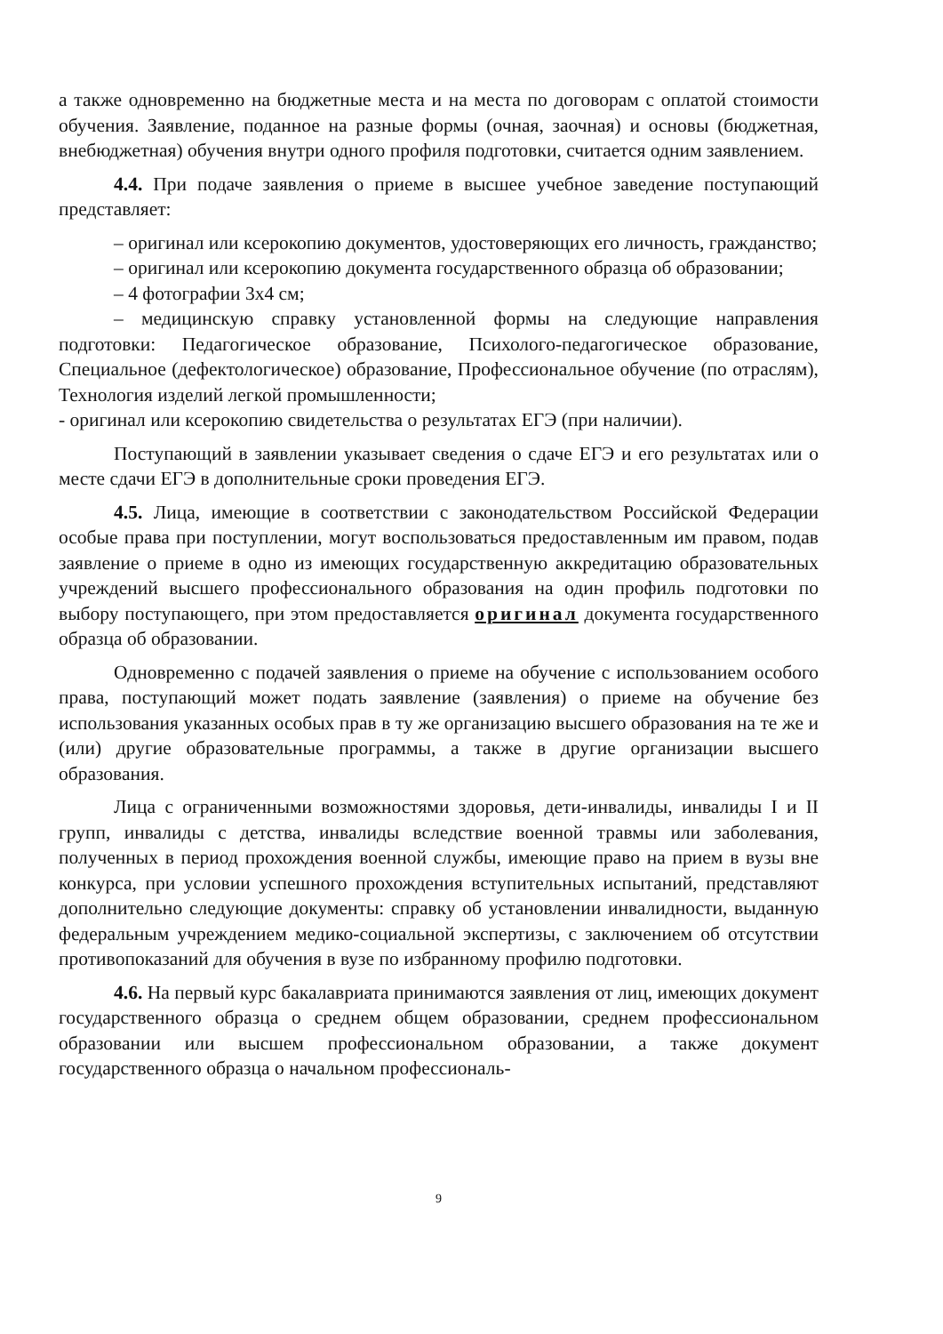а также одновременно на бюджетные места и на места по договорам с оплатой стоимости обучения. Заявление, поданное на разные формы (очная, заочная) и основы (бюджетная, внебюджетная) обучения внутри одного профиля подготовки, считается одним заявлением.
4.4. При подаче заявления о приеме в высшее учебное заведение поступающий представляет:
– оригинал или ксерокопию документов, удостоверяющих его личность, гражданство;
– оригинал или ксерокопию документа государственного образца об образовании;
– 4 фотографии 3х4 см;
– медицинскую справку установленной формы на следующие направления подготовки: Педагогическое образование, Психолого-педагогическое образование, Специальное (дефектологическое) образование, Профессиональное обучение (по отраслям), Технология изделий легкой промышленности;
- оригинал или ксерокопию свидетельства о результатах ЕГЭ (при наличии).
Поступающий в заявлении указывает сведения о сдаче ЕГЭ и его результатах или о месте сдачи ЕГЭ в дополнительные сроки проведения ЕГЭ.
4.5. Лица, имеющие в соответствии с законодательством Российской Федерации особые права при поступлении, могут воспользоваться предоставленным им правом, подав заявление о приеме в одно из имеющих государственную аккредитацию образовательных учреждений высшего профессионального образования на один профиль подготовки по выбору поступающего, при этом предоставляется оригинал документа государственного образца об образовании.
Одновременно с подачей заявления о приеме на обучение с использованием особого права, поступающий может подать заявление (заявления) о приеме на обучение без использования указанных особых прав в ту же организацию высшего образования на те же и (или) другие образовательные программы, а также в другие организации высшего образования.
Лица с ограниченными возможностями здоровья, дети-инвалиды, инвалиды I и II групп, инвалиды с детства, инвалиды вследствие военной травмы или заболевания, полученных в период прохождения военной службы, имеющие право на прием в вузы вне конкурса, при условии успешного прохождения вступительных испытаний, представляют дополнительно следующие документы: справку об установлении инвалидности, выданную федеральным учреждением медико-социальной экспертизы, с заключением об отсутствии противопоказаний для обучения в вузе по избранному профилю подготовки.
4.6. На первый курс бакалавриата принимаются заявления от лиц, имеющих документ государственного образца о среднем общем образовании, среднем профессиональном образовании или высшем профессиональном образовании, а также документ государственного образца о начальном профессиональ-
9